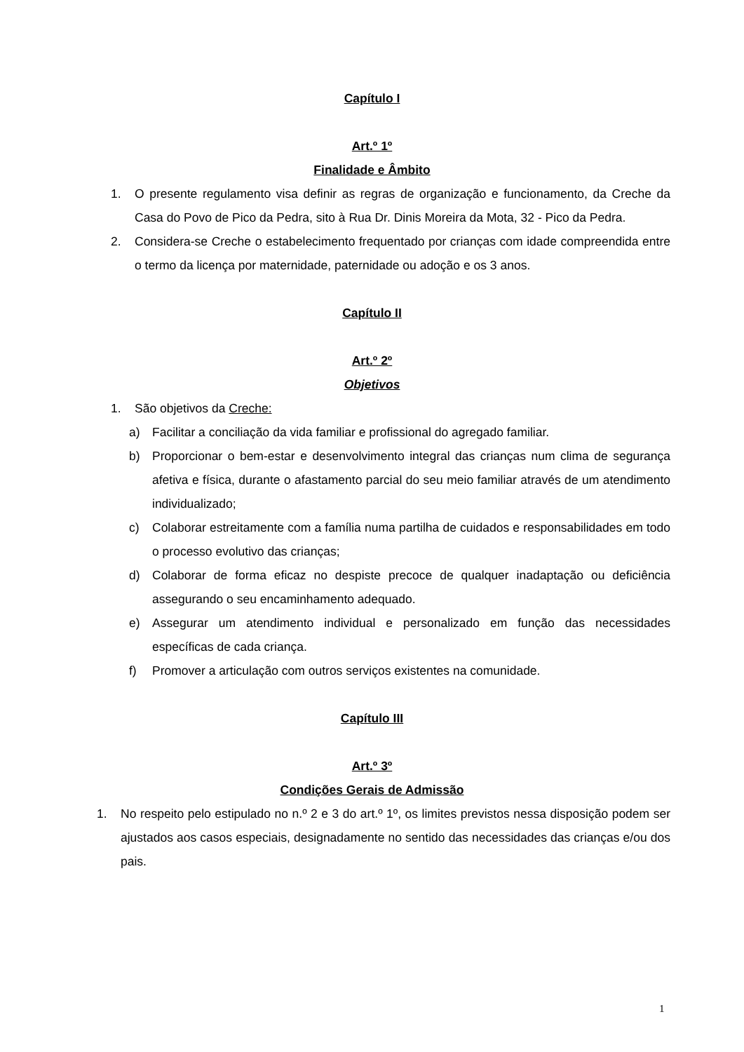Capítulo I
Art.º 1º
Finalidade e Âmbito
1. O presente regulamento visa definir as regras de organização e funcionamento, da Creche da Casa do Povo de Pico da Pedra, sito à Rua Dr. Dinis Moreira da Mota, 32 - Pico da Pedra.
2. Considera-se Creche o estabelecimento frequentado por crianças com idade compreendida entre o termo da licença por maternidade, paternidade ou adoção e os 3 anos.
Capítulo II
Art.º 2º
Objetivos
1. São objetivos da Creche:
a) Facilitar a conciliação da vida familiar e profissional do agregado familiar.
b) Proporcionar o bem-estar e desenvolvimento integral das crianças num clima de segurança afetiva e física, durante o afastamento parcial do seu meio familiar através de um atendimento individualizado;
c) Colaborar estreitamente com a família numa partilha de cuidados e responsabilidades em todo o processo evolutivo das crianças;
d) Colaborar de forma eficaz no despiste precoce de qualquer inadaptação ou deficiência assegurando o seu encaminhamento adequado.
e) Assegurar um atendimento individual e personalizado em função das necessidades específicas de cada criança.
f) Promover a articulação com outros serviços existentes na comunidade.
Capítulo III
Art.º 3º
Condições Gerais de Admissão
1. No respeito pelo estipulado no n.º 2 e 3 do art.º 1º, os limites previstos nessa disposição podem ser ajustados aos casos especiais, designadamente no sentido das necessidades das crianças e/ou dos pais.
1